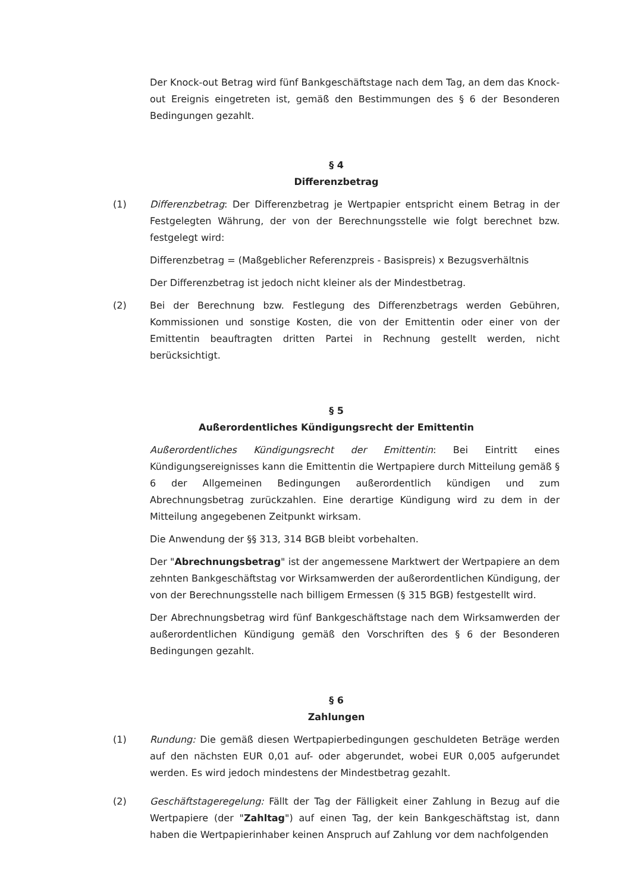Der Knock-out Betrag wird fünf Bankgeschäftstage nach dem Tag, an dem das Knock-out Ereignis eingetreten ist, gemäß den Bestimmungen des § 6 der Besonderen Bedingungen gezahlt.
§ 4
Differenzbetrag
(1) Differenzbetrag: Der Differenzbetrag je Wertpapier entspricht einem Betrag in der Festgelegten Währung, der von der Berechnungsstelle wie folgt berechnet bzw. festgelegt wird:
Differenzbetrag = (Maßgeblicher Referenzpreis - Basispreis) x Bezugsverhältnis
Der Differenzbetrag ist jedoch nicht kleiner als der Mindestbetrag.
(2) Bei der Berechnung bzw. Festlegung des Differenzbetrags werden Gebühren, Kommissionen und sonstige Kosten, die von der Emittentin oder einer von der Emittentin beauftragten dritten Partei in Rechnung gestellt werden, nicht berücksichtigt.
§ 5
Außerordentliches Kündigungsrecht der Emittentin
Außerordentliches Kündigungsrecht der Emittentin: Bei Eintritt eines Kündigungsereignisses kann die Emittentin die Wertpapiere durch Mitteilung gemäß § 6 der Allgemeinen Bedingungen außerordentlich kündigen und zum Abrechnungsbetrag zurückzahlen. Eine derartige Kündigung wird zu dem in der Mitteilung angegebenen Zeitpunkt wirksam.
Die Anwendung der §§ 313, 314 BGB bleibt vorbehalten.
Der "Abrechnungsbetrag" ist der angemessene Marktwert der Wertpapiere an dem zehnten Bankgeschäftstag vor Wirksamwerden der außerordentlichen Kündigung, der von der Berechnungsstelle nach billigem Ermessen (§ 315 BGB) festgestellt wird.
Der Abrechnungsbetrag wird fünf Bankgeschäftstage nach dem Wirksamwerden der außerordentlichen Kündigung gemäß den Vorschriften des § 6 der Besonderen Bedingungen gezahlt.
§ 6
Zahlungen
(1) Rundung: Die gemäß diesen Wertpapierbedingungen geschuldeten Beträge werden auf den nächsten EUR 0,01 auf- oder abgerundet, wobei EUR 0,005 aufgerundet werden. Es wird jedoch mindestens der Mindestbetrag gezahlt.
(2) Geschäftstageregelung: Fällt der Tag der Fälligkeit einer Zahlung in Bezug auf die Wertpapiere (der "Zahltag") auf einen Tag, der kein Bankgeschäftstag ist, dann haben die Wertpapierinhaber keinen Anspruch auf Zahlung vor dem nachfolgenden